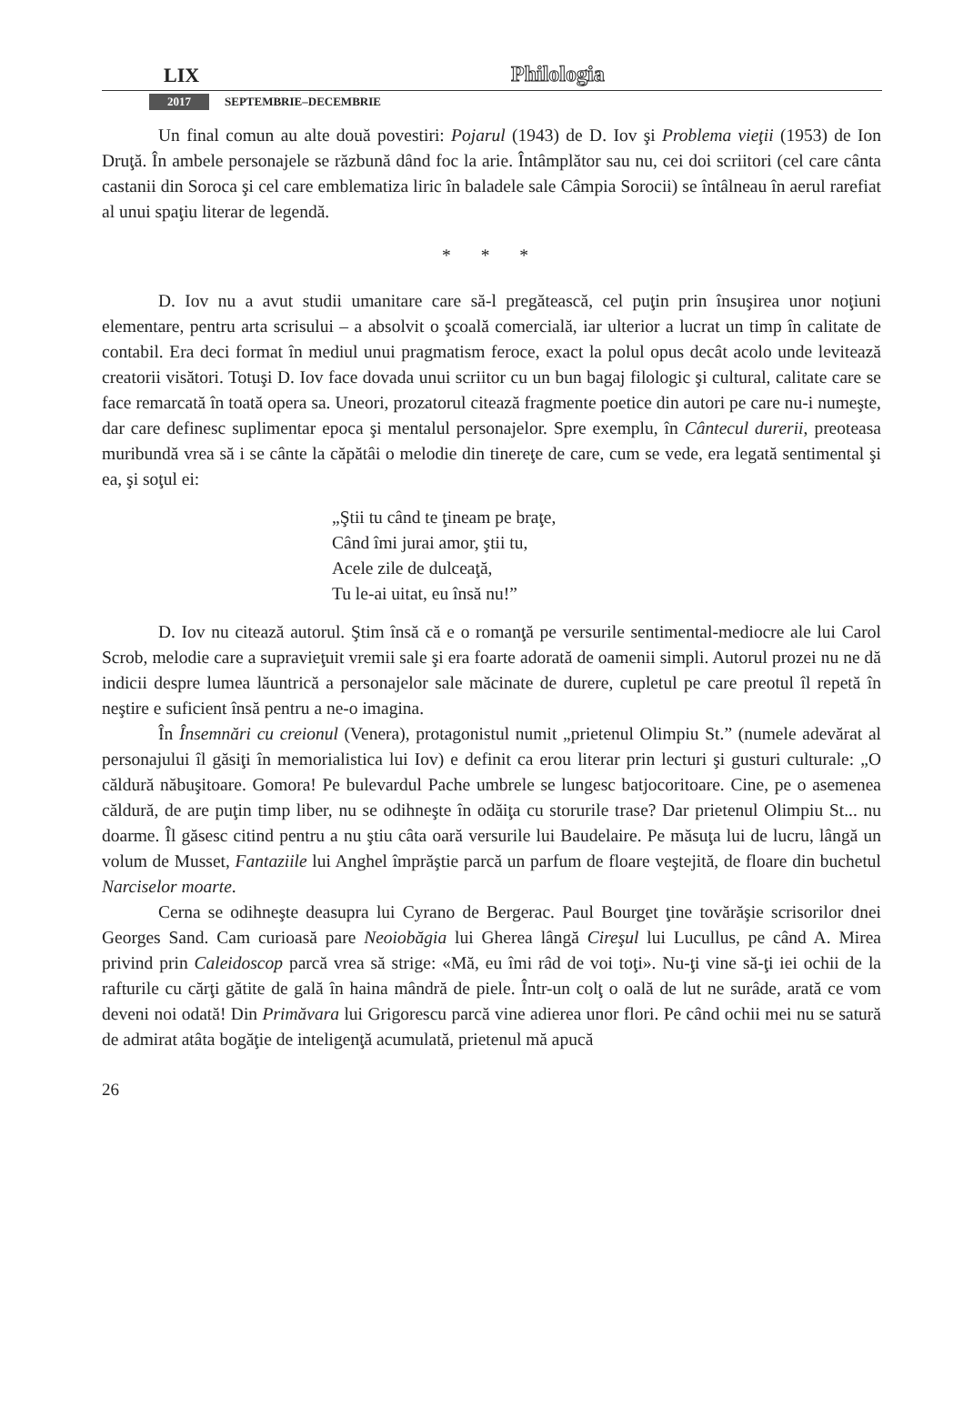LIX Philologia
2017 SEPTEMBRIE–DECEMBRIE
Un final comun au alte două povestiri: Pojarul (1943) de D. Iov şi Problema vieţii (1953) de Ion Druţă. În ambele personajele se răzbună dând foc la arie. Întâmplător sau nu, cei doi scriitori (cel care cânta castanii din Soroca şi cel care emblematiza liric în baladele sale Câmpia Sorocii) se întâlneau în aerul rarefiat al unui spaţiu literar de legendă.
* * *
D. Iov nu a avut studii umanitare care să-l pregătească, cel puţin prin însuşirea unor noţiuni elementare, pentru arta scrisului – a absolvit o şcoală comercială, iar ulterior a lucrat un timp în calitate de contabil. Era deci format în mediul unui pragmatism feroce, exact la polul opus decât acolo unde levitează creatorii visători. Totuşi D. Iov face dovada unui scriitor cu un bun bagaj filologic şi cultural, calitate care se face remarcată în toată opera sa. Uneori, prozatorul citează fragmente poetice din autori pe care nu-i numeşte, dar care definesc suplimentar epoca şi mentalul personajelor. Spre exemplu, în Cântecul durerii, preoteasa muribundă vrea să i se cânte la căpătâi o melodie din tinereţe de care, cum se vede, era legată sentimental şi ea, şi soţul ei:
„Ştii tu când te ţineam pe braţe,
Când îmi jurai amor, ştii tu,
Acele zile de dulceaţă,
Tu le-ai uitat, eu însă nu!”
D. Iov nu citează autorul. Ştim însă că e o romanţă pe versurile sentimental-mediocre ale lui Carol Scrob, melodie care a supravieţuit vremii sale şi era foarte adorată de oamenii simpli. Autorul prozei nu ne dă indicii despre lumea lăuntrică a personajelor sale măcinate de durere, cupletul pe care preotul îl repetă în neştire e suficient însă pentru a ne-o imagina.
În Însemnări cu creionul (Venera), protagonistul numit „prietenul Olimpiu St.” (numele adevărat al personajului îl găsiţi în memorialistica lui Iov) e definit ca erou literar prin lecturi şi gusturi culturale: „O căldură năbuşitoare. Gomora! Pe bulevardul Pache umbrele se lungesc batjocoritoare. Cine, pe o asemenea căldură, de are puţin timp liber, nu se odihneşte în odăiţa cu storurile trase? Dar prietenul Olimpiu St... nu doarme. Îl găsesc citind pentru a nu ştiu câta oară versurile lui Baudelaire. Pe măsuţa lui de lucru, lângă un volum de Musset, Fantaziile lui Anghel împrăştie parcă un parfum de floare veştejită, de floare din buchetul Narciselor moarte.
Cerna se odihneşte deasupra lui Cyrano de Bergerac. Paul Bourget ţine tovărăşie scrisorilor dnei Georges Sand. Cam curioasă pare Neoiobăgia lui Gherea lângă Cireşul lui Lucullus, pe când A. Mirea privind prin Caleidoscop parcă vrea să strige: «Mă, eu îmi râd de voi toţi». Nu-ţi vine să-ţi iei ochii de la rafturile cu cărţi gătite de gală în haina mândră de piele. Într-un colţ o oală de lut ne surâde, arată ce vom deveni noi odată! Din Primăvara lui Grigorescu parcă vine adierea unor flori. Pe când ochii mei nu se satură de admirat atâta bogăţie de inteligenţă acumulată, prietenul mă apucă
26